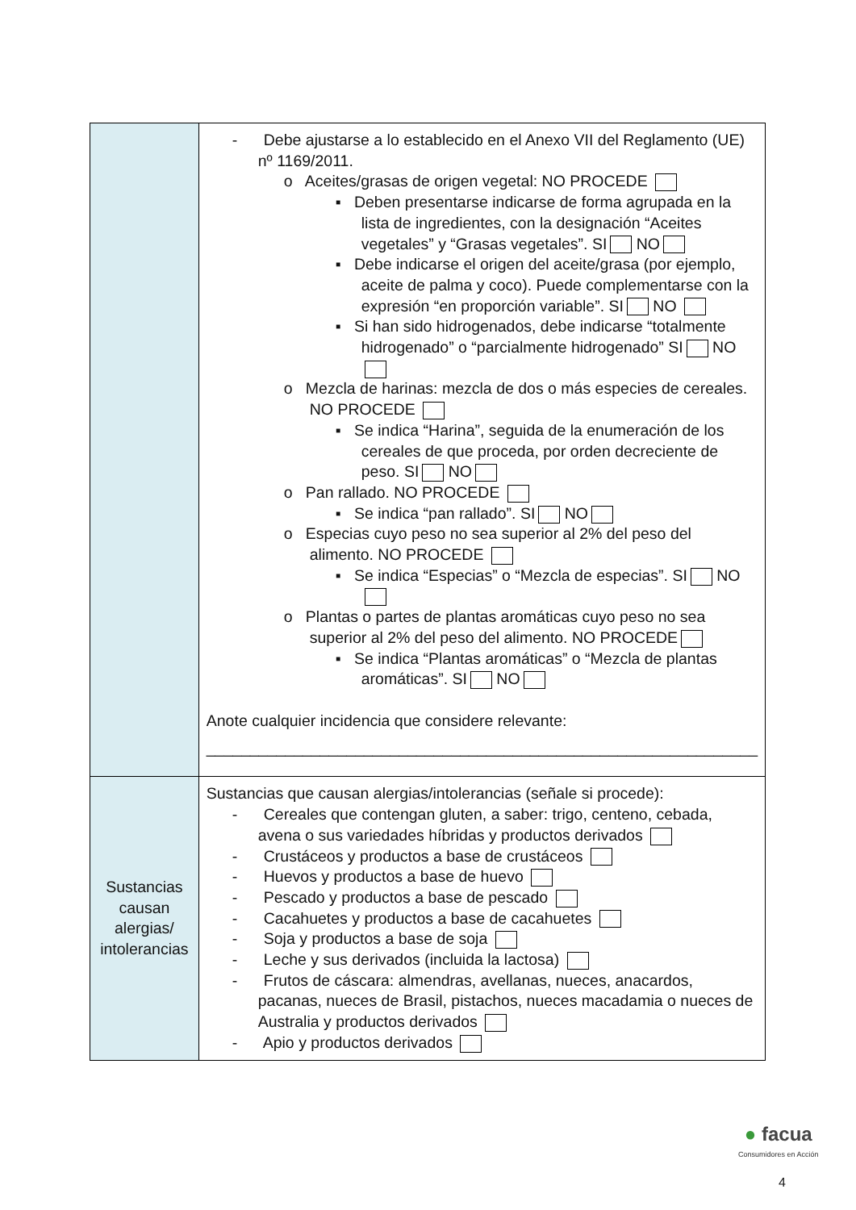| | - Debe ajustarse a lo establecido en el Anexo VII del Reglamento (UE) nº 1169/2011. o Aceites/grasas de origen vegetal: NO PROCEDE ▪ Deben presentarse indicarse de forma agrupada en la lista de ingredientes, con la designación “Aceites vegetales” y “Grasas vegetales”. SI NO ▪ Debe indicarse el origen del aceite/grasa (por ejemplo, aceite de palma y coco). Puede complementarse con la expresión “en proporción variable”. SI NO ▪ Si han sido hidrogenados, debe indicarse “totalmente hidrogenado” o “parcialmente hidrogenado” SI NO o Mezcla de harinas: mezcla de dos o más especies de cereales. NO PROCEDE ▪ Se indica “Harina”, seguida de la enumeración de los cereales de que proceda, por orden decreciente de peso. SI NO o Pan rallado. NO PROCEDE ▪ Se indica “pan rallado”. SI NO o Especias cuyo peso no sea superior al 2% del peso del alimento. NO PROCEDE ▪ Se indica “Especias” o “Mezcla de especias”. SI NO o Plantas o partes de plantas aromáticas cuyo peso no sea superior al 2% del peso del alimento. NO PROCEDE ▪ Se indica “Plantas aromáticas” o “Mezcla de plantas aromáticas”. SI NO Anote cualquier incidencia que considere relevante: _______________________________________________________________ |
| Sustancias causan alergias/ intolerancias | Sustancias que causan alergias/intolerancias (señale si procede): - Cereales que contengan gluten, a saber: trigo, centeno, cebada, avena o sus variedades híbridas y productos derivados - Crustáceos y productos a base de crustáceos - Huevos y productos a base de huevo - Pescado y productos a base de pescado - Cacahuetes y productos a base de cacahuetes - Soja y productos a base de soja - Leche y sus derivados (incluida la lactosa) - Frutos de cáscara: almendras, avellanas, nueces, anacardos, pacanas, nueces de Brasil, pistachos, nueces macadamia o nueces de Australia y productos derivados - Apio y productos derivados |
● facua
Consumidores en Acción
4